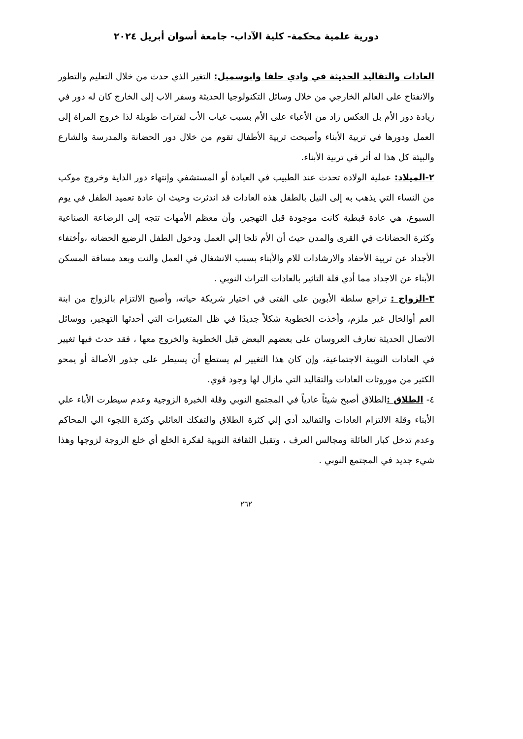دورية علمية محكمة- كلية الآداب- جامعة أسوان أبريل ٢٠٢٤
العادات والتقاليد الحديثة في وادي حلفا وابوسمبل: التغير الذي حدث من خلال التعليم والتطور والانفتاح على العالم الخارجي من خلال وسائل التكنولوجيا الحديثة وسفر الاب إلى الخارج كان له دور في زيادة دور الأم بل العكس زاد من الأعباء على الأم بسبب غياب الأب لفترات طويلة لذا خروج المراة إلى العمل ودورها في تربية الأبناء وأصبحت تربية الأطفال تقوم من خلال دور الحضانة والمدرسة والشارع والبيئة كل هذا له أثر في تربية الأبناء.
٢-الميلاد: عملية الولادة تحدث عند الطبيب في العيادة أو المستشفي وإنتهاء دور الداية وخروج موكب من النساء التي يذهب به إلى النيل بالطفل هذه العادات قد اندثرت وحيث ان عادة تعميد الطفل في يوم السبوع، هي عادة قبطية كانت موجودة قبل التهجير، وأن معظم الأمهات تتجه إلى الرضاعة الصناعية وكثرة الحضانات في القرى والمدن حيث أن الأم تلجا إلي العمل ودخول الطفل الرضيع الحضانه ،وأختفاء الأجداد عن تربية الأحفاد والارشادات للام والأبناء بسبب الانشغال في العمل والنت وبعد مسافة المسكن الأبناء عن الاجداد مما أدي قلة التاثير بالعادات التراث النوبي .
٣-الزواج : تراجع سلطة الأبوين على الفتى في اختيار شريكة حياته، وأصبح الالتزام بالزواج من ابنة العم أوالخال غير ملزم، وأخذت الخطوبة شكلاً جديدًا في ظل المتغيرات التي أحدثها التهجير، ووسائل الاتصال الحديثة تعارف العروسان على بعضهم البعض قبل الخطوبة والخروج معها ، فقد حدث فيها تغيير في العادات النوبية الاجتماعية، وإن كان هذا التغيير لم يستطع أن يسيطر على جذور الأصالة أو يمحو الكثير من موروثات العادات والتقاليد التي مازال لها وجود قوي.
٤- الطلاق : الطلاق أصبح شيئاً عادياً في المجتمع النوبي وقلة الخبرة الزوجية وعدم سيطرت الأباء علي الأبناء وقلة الالتزام العادات والتقاليد أدي إلي كثرة الطلاق والتفكك العائلي وكثرة اللجوء الي المحاكم وعدم تدخل كبار العائلة ومجالس العرف ، وتقبل الثقافة النوبية لفكرة الخلع أي خلع الزوجة لزوجها وهذا شيء جديد في المجتمع النوبي .
٢٦٢